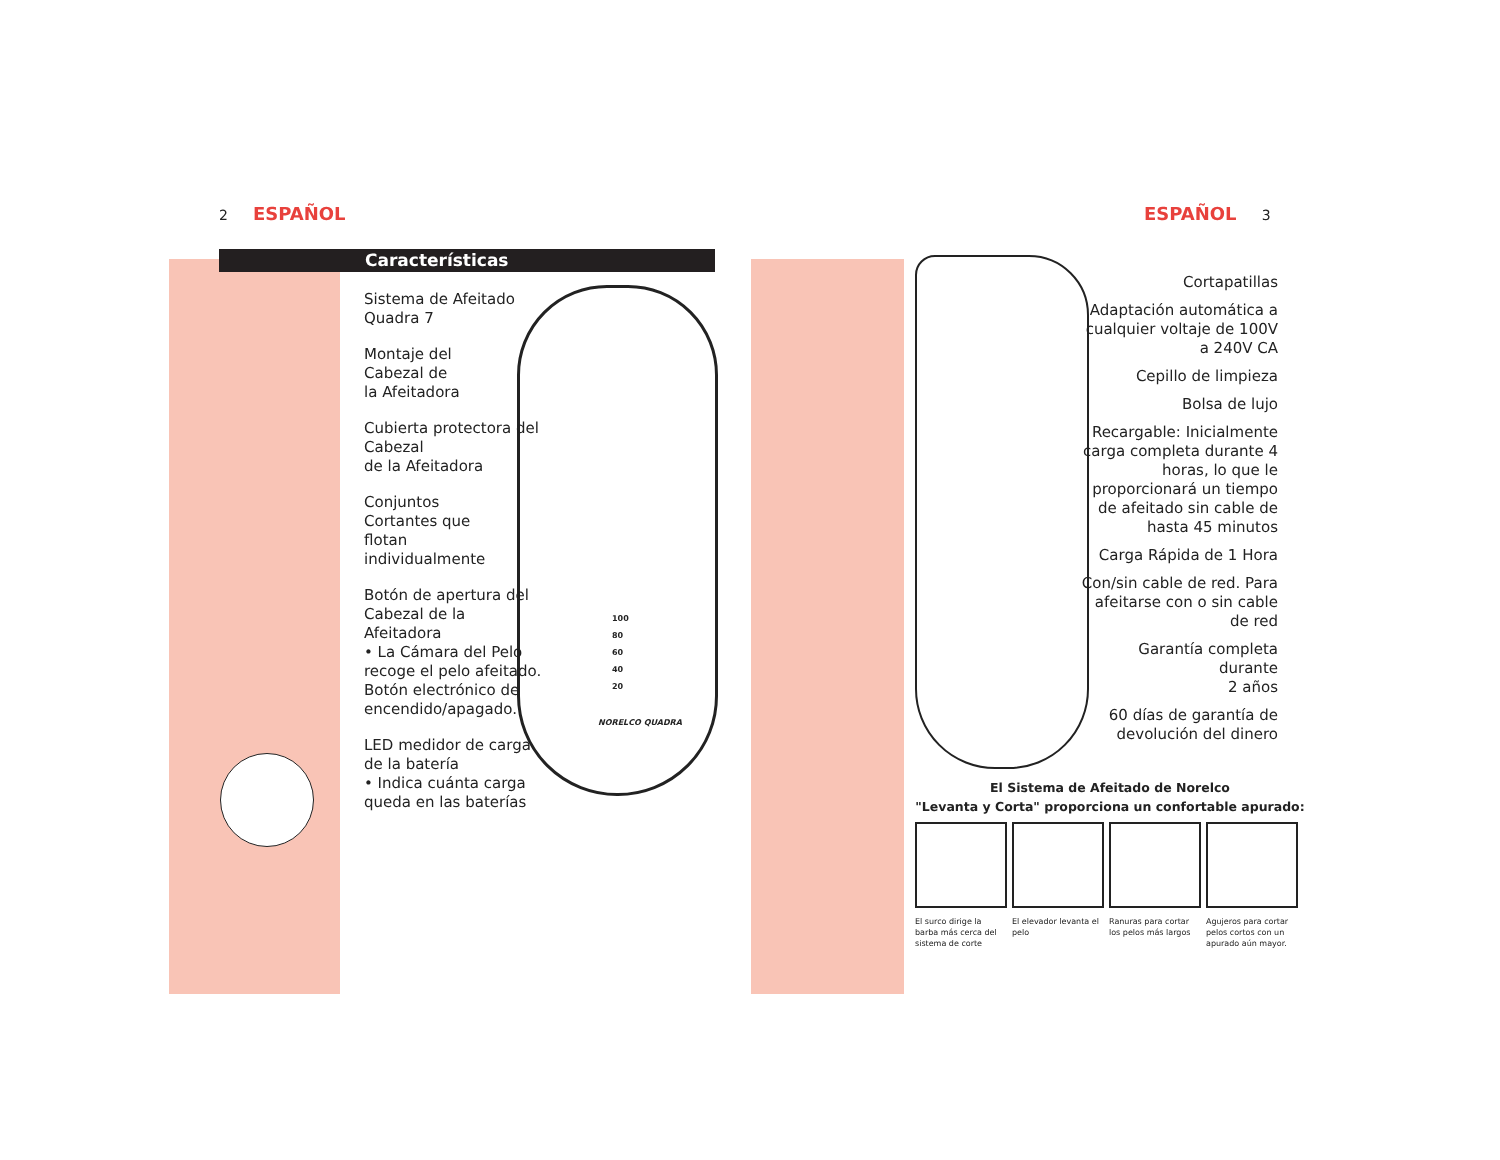2 ESPAÑOL ESPAÑOL 3
Características
Sistema de Afeitado Quadra 7
Montaje del
Cabezal de
la Afeitadora
Cubierta protectora del Cabezal
de la Afeitadora
Conjuntos
Cortantes que
flotan
individualmente
Botón de apertura del Cabezal de la Afeitadora
• La Cámara del Pelo recoge el pelo afeitado. Botón electrónico de encendido/apagado.
LED medidor de carga de la batería
• Indica cuánta carga queda en las baterías
NORELCO QUADRA
100
80
60
40
20
Cortapatillas
Adaptación automática a cualquier voltaje de 100V a 240V CA
Cepillo de limpieza
Bolsa de lujo
Recargable: Inicialmente carga completa durante 4 horas, lo que le proporcionará un tiempo de afeitado sin cable de hasta 45 minutos
Carga Rápida de 1 Hora
Con/sin cable de red. Para afeitarse con o sin cable de red
Garantía completa durante
2 años
60 días de garantía de devolución del dinero
El Sistema de Afeitado de Norelco
"Levanta y Corta" proporciona un confortable apurado:
El surco dirige la barba más cerca del sistema de corte
El elevador levanta el pelo
Ranuras para cortar los pelos más largos
Agujeros para cortar pelos cortos con un apurado aún mayor.